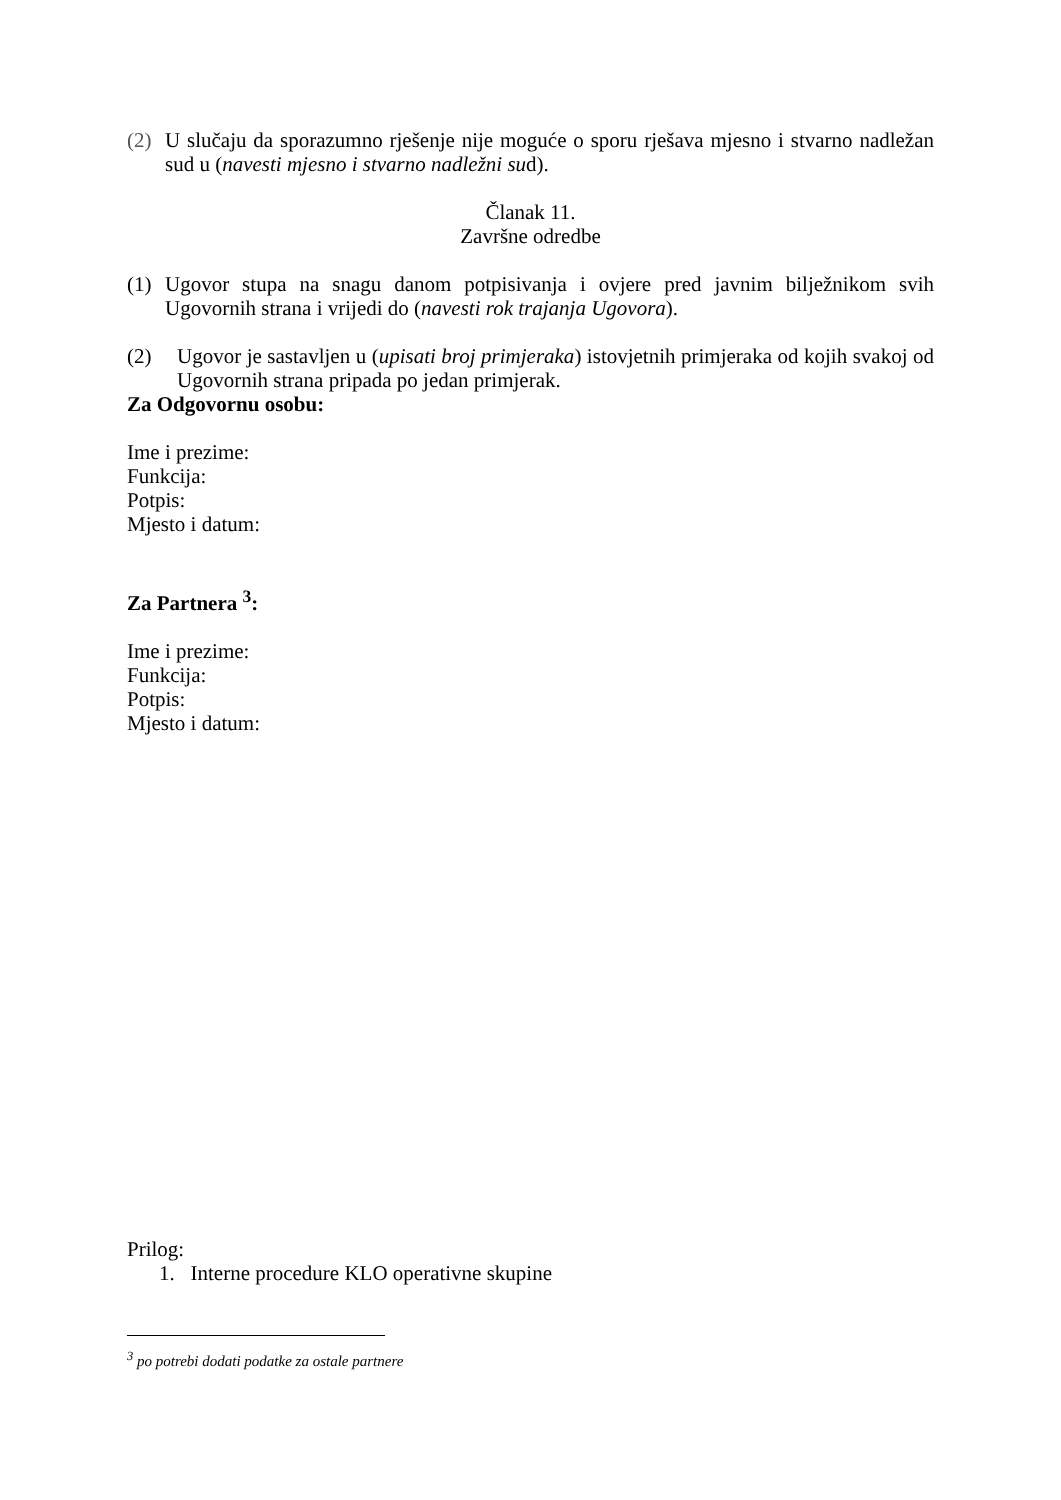(2) U slučaju da sporazumno rješenje nije moguće o sporu rješava mjesno i stvarno nadležan sud u (navesti mjesno i stvarno nadležni sud).
Članak 11.
Završne odredbe
(1) Ugovor stupa na snagu danom potpisivanja i ovjere pred javnim bilježnikom svih Ugovornih strana i vrijedi do (navesti rok trajanja Ugovora).
(2) Ugovor je sastavljen u (upisati broj primjeraka) istovjetnih primjeraka od kojih svakoj od Ugovornih strana pripada po jedan primjerak.
Za Odgovornu osobu:
Ime i prezime:
Funkcija:
Potpis:
Mjesto i datum:
Za Partnera <sup>3</sup>:
Ime i prezime:
Funkcija:
Potpis:
Mjesto i datum:
Prilog:
1. Interne procedure KLO operativne skupine
<sup>3</sup> po potrebi dodati podatke za ostale partnere